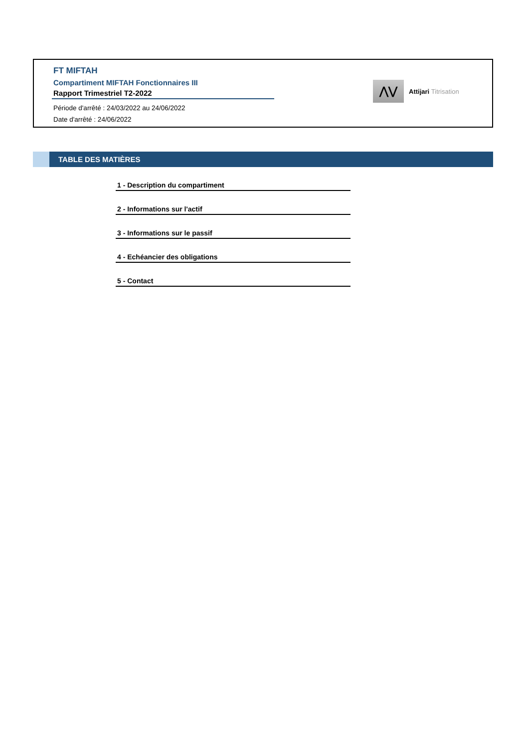FT MIFTAH
Compartiment MIFTAH Fonctionnaires III
Rapport Trimestriel T2-2022
Période d'arrêté : 24/03/2022 au 24/06/2022
Date d'arrêté : 24/06/2022
⋀⋁
Attijari Titrisation
TABLE DES MATIÈRES
1 - Description du compartiment
2 - Informations sur l'actif
3 - Informations sur le passif
4 - Echéancier des obligations
5 - Contact